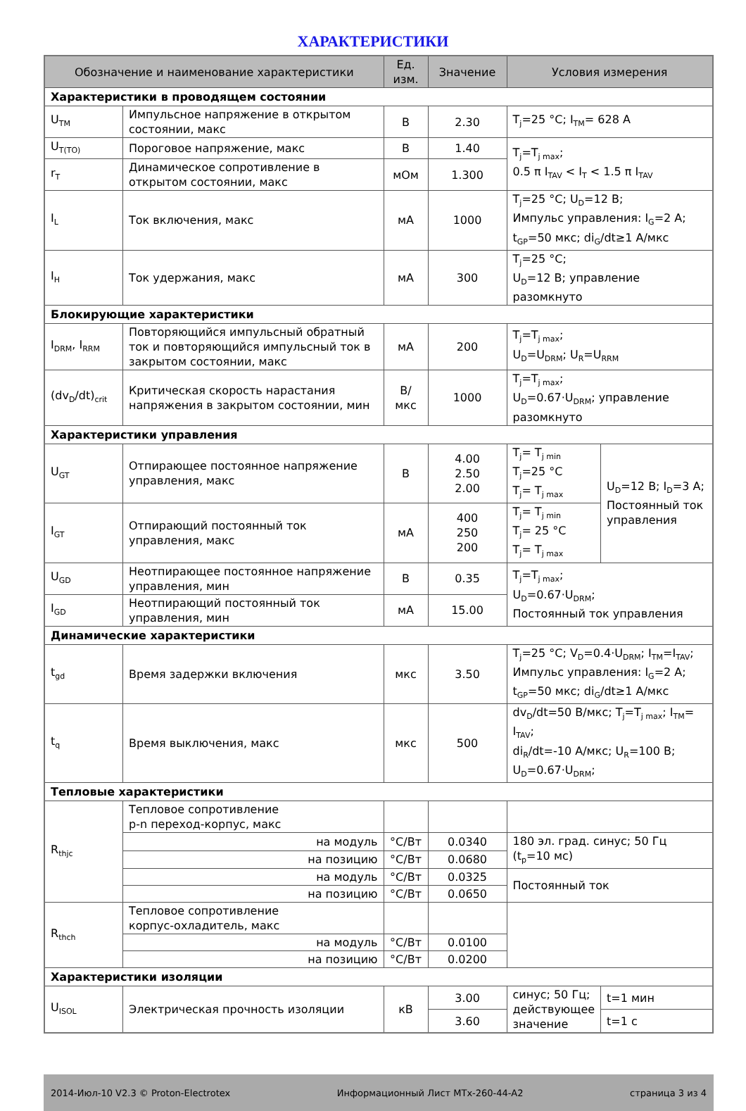ХАРАКТЕРИСТИКИ
| Обозначение и наименование характеристики | | Ед. изм. | Значение | Условия измерения | |
| --- | --- | --- | --- | --- | --- |
| Характеристики в проводящем состоянии | | | | | |
| U<sub>TM</sub> | Импульсное напряжение в открытом состоянии, макс | В | 2.30 | T<sub>j</sub>=25 °C; I<sub>TM</sub>= 628 A | |
| U<sub>T(TO)</sub> | Пороговое напряжение, макс | В | 1.40 | T<sub>j</sub>=T<sub>j max</sub>; 0.5 π I<sub>TAV</sub> < I<sub>T</sub> < 1.5 π I<sub>TAV</sub> | |
| r<sub>T</sub> | Динамическое сопротивление в открытом состоянии, макс | мОм | 1.300 | | |
| I<sub>L</sub> | Ток включения, макс | мА | 1000 | T<sub>j</sub>=25 °C; U<sub>D</sub>=12 В; Импульс управления: I<sub>G</sub>=2 А; t<sub>GP</sub>=50 мкс; di<sub>G</sub>/dt≥1 А/мкс | |
| I<sub>H</sub> | Ток удержания, макс | мА | 300 | T<sub>j</sub>=25 °C; U<sub>D</sub>=12 В; управление разомкнуто | |
| Блокирующие характеристики | | | | | |
| I<sub>DRM</sub>, I<sub>RRM</sub> | Повторяющийся импульсный обратный ток и повторяющийся импульсный ток в закрытом состоянии, макс | мА | 200 | T<sub>j</sub>=T<sub>j max</sub>; U<sub>D</sub>=U<sub>DRM</sub>; U<sub>R</sub>=U<sub>RRM</sub> | |
| (dv<sub>D</sub>/dt)<sub>crit</sub> | Критическая скорость нарастания напряжения в закрытом состоянии, мин | В/мкс | 1000 | T<sub>j</sub>=T<sub>j max</sub>; U<sub>D</sub>=0.67·U<sub>DRM</sub>; управление разомкнуто | |
| Характеристики управления | | | | | |
| U<sub>GT</sub> | Отпирающее постоянное напряжение управления, макс | В | 4.00 2.50 2.00 | T<sub>j</sub>= T<sub>j min</sub> T<sub>j</sub>=25 °C T<sub>j</sub>= T<sub>j max</sub> | U<sub>D</sub>=12 В; I<sub>D</sub>=3 А; Постоянный ток управления |
| I<sub>GT</sub> | Отпирающий постоянный ток управления, макс | мА | 400 250 200 | T<sub>j</sub>= T<sub>j min</sub> T<sub>j</sub>= 25 °C T<sub>j</sub>= T<sub>j max</sub> | |
| U<sub>GD</sub> | Неотпирающее постоянное напряжение управления, мин | В | 0.35 | T<sub>j</sub>=T<sub>j max</sub>; U<sub>D</sub>=0.67·U<sub>DRM</sub>; Постоянный ток управления | |
| I<sub>GD</sub> | Неотпирающий постоянный ток управления, мин | мА | 15.00 | | |
| Динамические характеристики | | | | | |
| t<sub>gd</sub> | Время задержки включения | мкс | 3.50 | T<sub>j</sub>=25 °C; V<sub>D</sub>=0.4·U<sub>DRM</sub>; I<sub>TM</sub>=I<sub>TAV</sub>; Импульс управления: I<sub>G</sub>=2 А; t<sub>GP</sub>=50 мкс; di<sub>G</sub>/dt≥1 А/мкс | |
| t<sub>q</sub> | Время выключения, макс | мкс | 500 | dv<sub>D</sub>/dt=50 В/мкс; T<sub>j</sub>=T<sub>j max</sub>; I<sub>TM</sub>= I<sub>TAV</sub>; di<sub>R</sub>/dt=-10 А/мкс; U<sub>R</sub>=100 В; U<sub>D</sub>=0.67·U<sub>DRM</sub>; | |
| Тепловые характеристики | | | | | |
| R<sub>thjc</sub> | Тепловое сопротивление p-n переход-корпус, макс | | | | |
| | на модуль | °C/Вт | 0.0340 | 180 эл. град. синус; 50 Гц (t<sub>p</sub>=10 мс) | |
| | на позицию | °C/Вт | 0.0680 | | |
| | на модуль | °C/Вт | 0.0325 | Постоянный ток | |
| | на позицию | °C/Вт | 0.0650 | | |
| R<sub>thch</sub> | Тепловое сопротивление корпус-охладитель, макс | | | | |
| | на модуль | °C/Вт | 0.0100 | | |
| | на позицию | °C/Вт | 0.0200 | | |
| Характеристики изоляции | | | | | |
| U<sub>ISOL</sub> | Электрическая прочность изоляции | кВ | 3.00 | синус; 50 Гц; действующее значение | t=1 мин |
| | | | 3.60 | | t=1 с |
2014-Июл-10 V2.3 © Proton-Electrotex Информационный Лист MTx-260-44-A2 страница 3 из 4